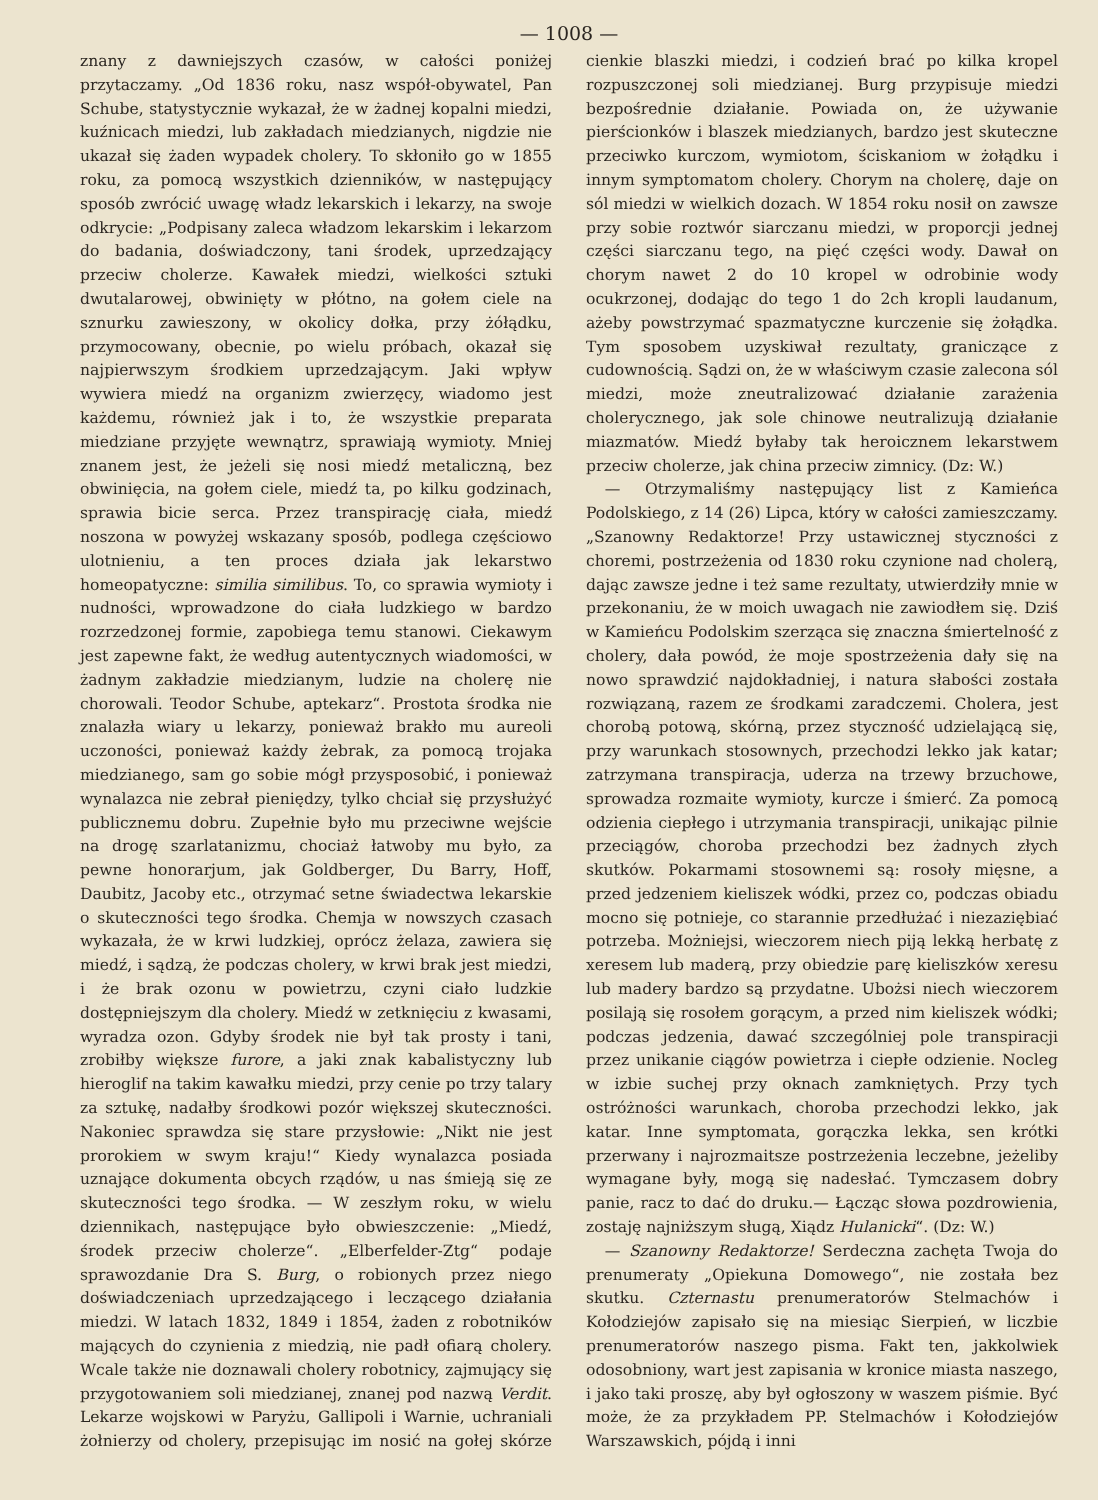— 1008 —
znany z dawniejszych czasów, w całości poniżej przytaczamy. „Od 1836 roku, nasz współ-obywatel, Pan Schube, statystycznie wykazał, że w żadnej kopalni miedzi, kuźnicach miedzi, lub zakładach miedzianych, nigdzie nie ukazał się żaden wypadek cholery. To skłoniło go w 1855 roku, za pomocą wszystkich dzienników, w następujący sposób zwrócić uwagę władz lekarskich i lekarzy, na swoje odkrycie: „Podpisany zaleca władzom lekarskim i lekarzom do badania, doświadczony, tani środek, uprzedzający przeciw cholerze. Kawałek miedzi, wielkości sztuki dwutalarowej, obwinięty w płótno, na gołem ciele na sznurku zawieszony, w okolicy dołka, przy żółądku, przymocowany, obecnie, po wielu próbach, okazał się najpierwszym środkiem uprzedzającym. Jaki wpływ wywiera miedź na organizm zwierzęcy, wiadomo jest każdemu, również jak i to, że wszystkie preparata miedziane przyjęte wewnątrz, sprawiają wymioty. Mniej znanem jest, że jeżeli się nosi miedź metaliczną, bez obwinięcia, na gołem ciele, miedź ta, po kilku godzinach, sprawia bicie serca. Przez transpirację ciała, miedź noszona w powyżej wskazany sposób, podlega częściowo ulotnieniu, a ten proces działa jak lekarstwo homeopatyczne: similia similibus. To, co sprawia wymioty i nudności, wprowadzone do ciała ludzkiego w bardzo rozrzedzonej formie, zapobiega temu stanowi. Ciekawym jest zapewne fakt, że według autentycznych wiadomości, w żadnym zakładzie miedzianym, ludzie na cholerę nie chorowali. Teodor Schube, aptekarz“. Prostota środka nie znalazła wiary u lekarzy, ponieważ brakło mu aureoli uczoności, ponieważ każdy żebrak, za pomocą trojaka miedzianego, sam go sobie mógł przysposobić, i ponieważ wynalazca nie zebrał pieniędzy, tylko chciał się przysłużyć publicznemu dobru. Zupełnie było mu przeciwne wejście na drogę szarlatanizmu, chociaż łatwoby mu było, za pewne honorarjum, jak Goldberger, Du Barry, Hoff, Daubitz, Jacoby etc., otrzymać setne świadectwa lekarskie o skuteczności tego środka. Chemja w nowszych czasach wykazała, że w krwi ludzkiej, oprócz żelaza, zawiera się miedź, i sądzą, że podczas cholery, w krwi brak jest miedzi, i że brak ozonu w powietrzu, czyni ciało ludzkie dostępniejszym dla cholery. Miedź w zetknięciu z kwasami, wyradza ozon. Gdyby środek nie był tak prosty i tani, zrobiłby większe furore, a jaki znak kabalistyczny lub hieroglif na takim kawałku miedzi, przy cenie po trzy talary za sztukę, nadałby środkowi pozór większej skuteczności. Nakoniec sprawdza się stare przysłowie: „Nikt nie jest prorokiem w swym kraju!“ Kiedy wynalazca posiada uznające dokumenta obcych rządów, u nas śmieją się ze skuteczności tego środka. — W zeszłym roku, w wielu dziennikach, następujące było obwieszczenie: „Miedź, środek przeciw cholerze“. „Elberfelder-Ztg“ podaje sprawozdanie Dra S. Burg, o robionych przez niego doświadczeniach uprzedzającego i leczącego działania miedzi. W latach 1832, 1849 i 1854, żaden z robotników mających do czynienia z miedzią, nie padł ofiarą cholery. Wcale także nie doznawali cholery robotnicy, zajmujący się przygotowaniem soli miedzianej, znanej pod nazwą Verdit. Lekarze wojskowi w Paryżu, Gallipoli i Warnie, uchraniali żołnierzy od cholery, przepisując im nosić na gołej skórze cienkie blaszki miedzi, i codzień brać po kilka kropel rozpuszczonej soli miedzianej. Burg przypisuje miedzi bezpośrednie działanie. Powiada on, że używanie pierścionków i blaszek miedzianych, bardzo jest skuteczne przeciwko kurczom, wymiotom, ściskaniom w żołądku i innym symptomatom cholery. Chorym na cholerę, daje on sól miedzi w wielkich dozach. W 1854 roku nosił on zawsze przy sobie roztwór siarczanu miedzi, w proporcji jednej części siarczanu tego, na pięć części wody. Dawał on chorym nawet 2 do 10 kropel w odrobinie wody ocukrzonej, dodając do tego 1 do 2ch kropli laudanum, ażeby powstrzymać spazmatyczne kurczenie się żołądka. Tym sposobem uzyskiwał rezultaty, graniczące z cudownością. Sądzi on, że w właściwym czasie zalecona sól miedzi, może zneutralizować działanie zarażenia cholerycznego, jak sole chinowe neutralizują działanie miazmatów. Miedź byłaby tak heroicznem lekarstwem przeciw cholerze, jak china przeciw zimnicy. (Dz: W.)
— Otrzymaliśmy następujący list z Kamieńca Podolskiego, z 14 (26) Lipca, który w całości zamieszczamy. „Szanowny Redaktorze! Przy ustawicznej styczności z choremi, postrzeżenia od 1830 roku czynione nad cholerą, dając zawsze jedne i też same rezultaty, utwierdziły mnie w przekonaniu, że w moich uwagach nie zawiodłem się. Dziś w Kamieńcu Podolskim szerząca się znaczna śmiertelność z cholery, dała powód, że moje spostrzeżenia dały się na nowo sprawdzić najdokładniej, i natura słabości została rozwiązaną, razem ze środkami zaradczemi. Cholera, jest chorobą potową, skórną, przez styczność udzielającą się, przy warunkach stosownych, przechodzi lekko jak katar; zatrzymana transpiracja, uderza na trzewy brzuchowe, sprowadza rozmaite wymioty, kurcze i śmierć. Za pomocą odzienia ciepłego i utrzymania transpiracji, unikając pilnie przeciągów, choroba przechodzi bez żadnych złych skutków. Pokarmami stosownemi są: rosoły mięsne, a przed jedzeniem kieliszek wódki, przez co, podczas obiadu mocno się potnieje, co starannie przedłużać i niezaziębiać potrzeba. Możniejsi, wieczorem niech piją lekką herbatę z xeresem lub maderą, przy obiedzie parę kieliszków xeresu lub madery bardzo są przydatne. Ubożsi niech wieczorem posilają się rosołem gorącym, a przed nim kieliszek wódki; podczas jedzenia, dawać szczególniej pole transpiracji przez unikanie ciągów powietrza i ciepłe odzienie. Nocleg w izbie suchej przy oknach zamkniętych. Przy tych ostróżności warunkach, choroba przechodzi lekko, jak katar. Inne symptomata, gorączka lekka, sen krótki przerwany i najrozmaitsze postrzeżenia leczebne, jeżeliby wymagane były, mogą się nadesłać. Tymczasem dobry panie, racz to dać do druku.— Łącząc słowa pozdrowienia, zostaję najniższym sługą, Xiądz Hulanicki“. (Dz: W.)
— Szanowny Redaktorze! Serdeczna zachęta Twoja do prenumeraty „Opiekuna Domowego“, nie została bez skutku. Czternastu prenumeratorów Stelmachów i Kołodziejów zapisało się na miesiąc Sierpień, w liczbie prenumeratorów naszego pisma. Fakt ten, jakkolwiek odosobniony, wart jest zapisania w kronice miasta naszego, i jako taki proszę, aby był ogłoszony w waszem piśmie. Być może, że za przykładem PP. Stelmachów i Kołodziejów Warszawskich, pójdą i inni